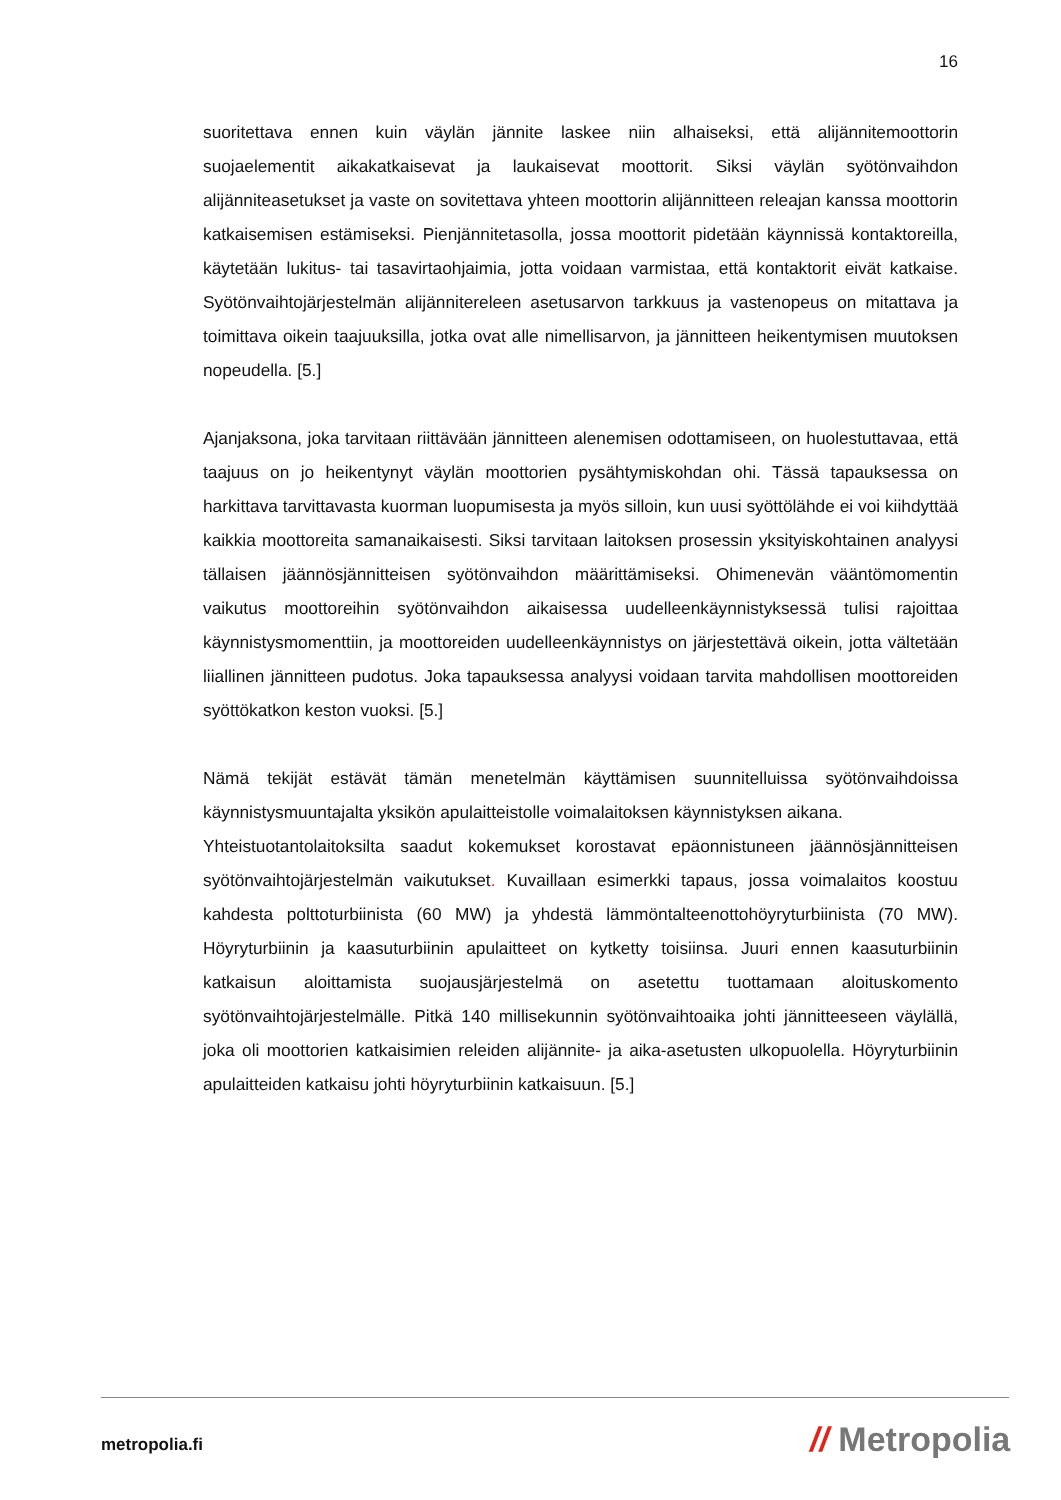16
suoritettava ennen kuin väylän jännite laskee niin alhaiseksi, että alijännitemoottorin suojaelementit aikakatkaisevat ja laukaisevat moottorit. Siksi väylän syötönvaihdon alijänniteasetukset ja vaste on sovitettava yhteen moottorin alijännitteen releajan kanssa moottorin katkaisemisen estämiseksi. Pienjännitetasolla, jossa moottorit pidetään käynnissä kontaktoreilla, käytetään lukitus- tai tasavirtaohjaimia, jotta voidaan varmistaa, että kontaktorit eivät katkaise. Syötönvaihtojärjestelmän alijännitereleen asetusarvon tarkkuus ja vastenopeus on mitattava ja toimittava oikein taajuuksilla, jotka ovat alle nimellisarvon, ja jännitteen heikentymisen muutoksen nopeudella. [5.]
Ajanjaksona, joka tarvitaan riittävään jännitteen alenemisen odottamiseen, on huolestuttavaa, että taajuus on jo heikentynyt väylän moottorien pysähtymiskohdan ohi. Tässä tapauksessa on harkittava tarvittavasta kuorman luopumisesta ja myös silloin, kun uusi syöttölähde ei voi kiihdyttää kaikkia moottoreita samanaikaisesti. Siksi tarvitaan laitoksen prosessin yksityiskohtainen analyysi tällaisen jäännösjännitteisen syötönvaihdon määrittämiseksi. Ohimenevän vääntömomentin vaikutus moottoreihin syötönvaihdon aikaisessa uudelleenkäynnistyksessä tulisi rajoittaa käynnistysmomenttiin, ja moottoreiden uudelleenkäynnistys on järjestettävä oikein, jotta vältetään liiallinen jännitteen pudotus. Joka tapauksessa analyysi voidaan tarvita mahdollisen moottoreiden syöttökatkon keston vuoksi. [5.]
Nämä tekijät estävät tämän menetelmän käyttämisen suunnitelluissa syötönvaihdoissa käynnistysmuuntajalta yksikön apulaitteistolle voimalaitoksen käynnistyksen aikana.
Yhteistuotantolaitoksilta saadut kokemukset korostavat epäonnistuneen jäännösjännitteisen syötönvaihtojärjestelmän vaikutukset. Kuvaillaan esimerkki tapaus, jossa voimalaitos koostuu kahdesta polttoturbiinista (60 MW) ja yhdestä lämmöntalteenottohöyryturbiinista (70 MW). Höyryturbiinin ja kaasuturbiinin apulaitteet on kytketty toisiinsa. Juuri ennen kaasuturbiinin katkaisun aloittamista suojausjärjestelmä on asetettu tuottamaan aloituskomento syötönvaihtojärjestelmälle. Pitkä 140 millisekunnin syötönvaihtoaika johti jännitteeseen väylällä, joka oli moottorien katkaisimien releiden alijännite- ja aika-asetusten ulkopuolella. Höyryturbiinin apulaitteiden katkaisu johti höyryturbiinin katkaisuun. [5.]
metropolia.fi // Metropolia